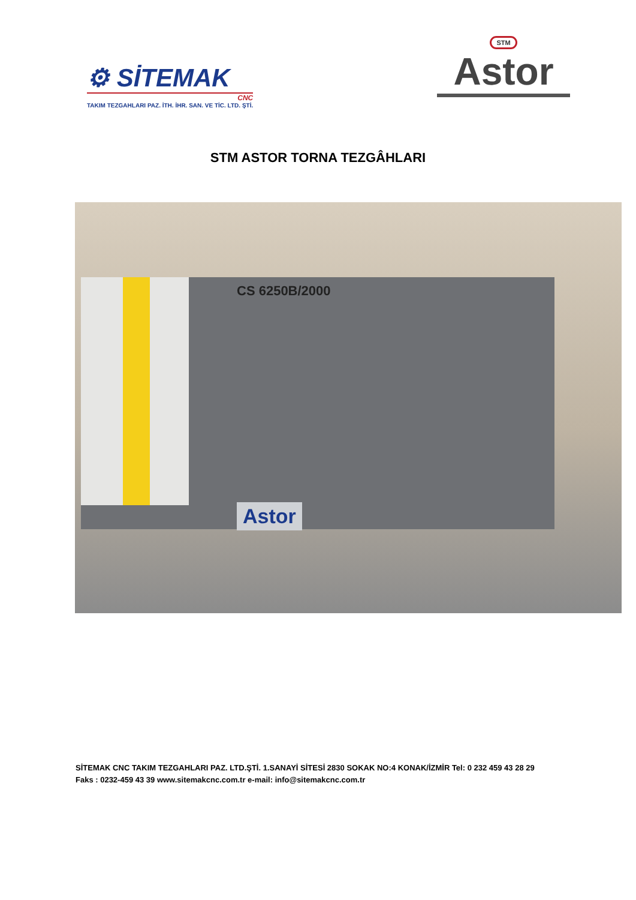⚙ SİTEMAK
CNC
TAKIM TEZGAHLARI PAZ. İTH. İHR. SAN. VE TİC. LTD. ŞTİ.
STM
Astor
STM ASTOR TORNA TEZGÂHLARI
CS 6250B/2000
Astor
SİTEMAK CNC TAKIM TEZGAHLARI PAZ. LTD.ŞTİ. 1.SANAYİ SİTESİ 2830 SOKAK NO:4 KONAK/İZMİR Tel: 0 232 459 43 28 29
Faks : 0232-459 43 39 www.sitemakcnc.com.tr e-mail: info@sitemakcnc.com.tr